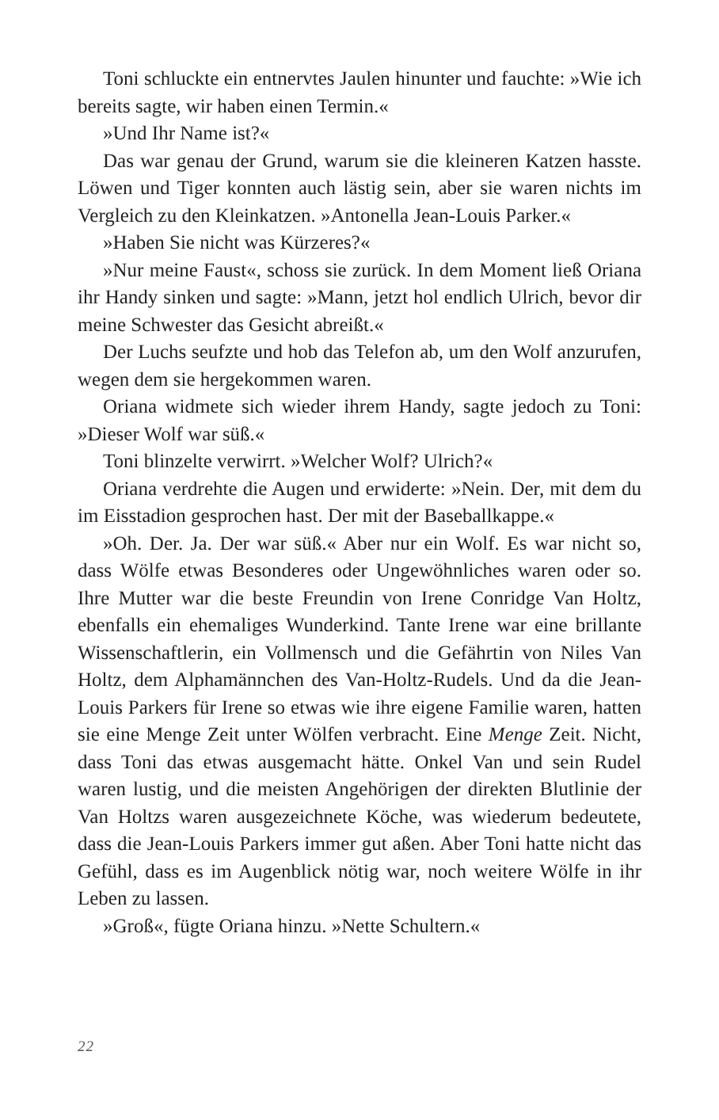Toni schluckte ein entnervtes Jaulen hinunter und fauchte: »Wie ich bereits sagte, wir haben einen Termin.«
»Und Ihr Name ist?«
Das war genau der Grund, warum sie die kleineren Katzen hasste. Löwen und Tiger konnten auch lästig sein, aber sie waren nichts im Vergleich zu den Kleinkatzen. »Antonella Jean-Louis Parker.«
»Haben Sie nicht was Kürzeres?«
»Nur meine Faust«, schoss sie zurück. In dem Moment ließ Oriana ihr Handy sinken und sagte: »Mann, jetzt hol endlich Ulrich, bevor dir meine Schwester das Gesicht abreißt.«
Der Luchs seufzte und hob das Telefon ab, um den Wolf anzurufen, wegen dem sie hergekommen waren.
Oriana widmete sich wieder ihrem Handy, sagte jedoch zu Toni: »Dieser Wolf war süß.«
Toni blinzelte verwirrt. »Welcher Wolf? Ulrich?«
Oriana verdrehte die Augen und erwiderte: »Nein. Der, mit dem du im Eisstadion gesprochen hast. Der mit der Baseballkappe.«
»Oh. Der. Ja. Der war süß.« Aber nur ein Wolf. Es war nicht so, dass Wölfe etwas Besonderes oder Ungewöhnliches waren oder so. Ihre Mutter war die beste Freundin von Irene Conridge Van Holtz, ebenfalls ein ehemaliges Wunderkind. Tante Irene war eine brillante Wissenschaftlerin, ein Vollmensch und die Gefährtin von Niles Van Holtz, dem Alphamännchen des Van-Holtz-Rudels. Und da die Jean-Louis Parkers für Irene so etwas wie ihre eigene Familie waren, hatten sie eine Menge Zeit unter Wölfen verbracht. Eine Menge Zeit. Nicht, dass Toni das etwas ausgemacht hätte. Onkel Van und sein Rudel waren lustig, und die meisten Angehörigen der direkten Blutlinie der Van Holtzs waren ausgezeichnete Köche, was wiederum bedeutete, dass die Jean-Louis Parkers immer gut aßen. Aber Toni hatte nicht das Gefühl, dass es im Augenblick nötig war, noch weitere Wölfe in ihr Leben zu lassen.
»Groß«, fügte Oriana hinzu. »Nette Schultern.«
22